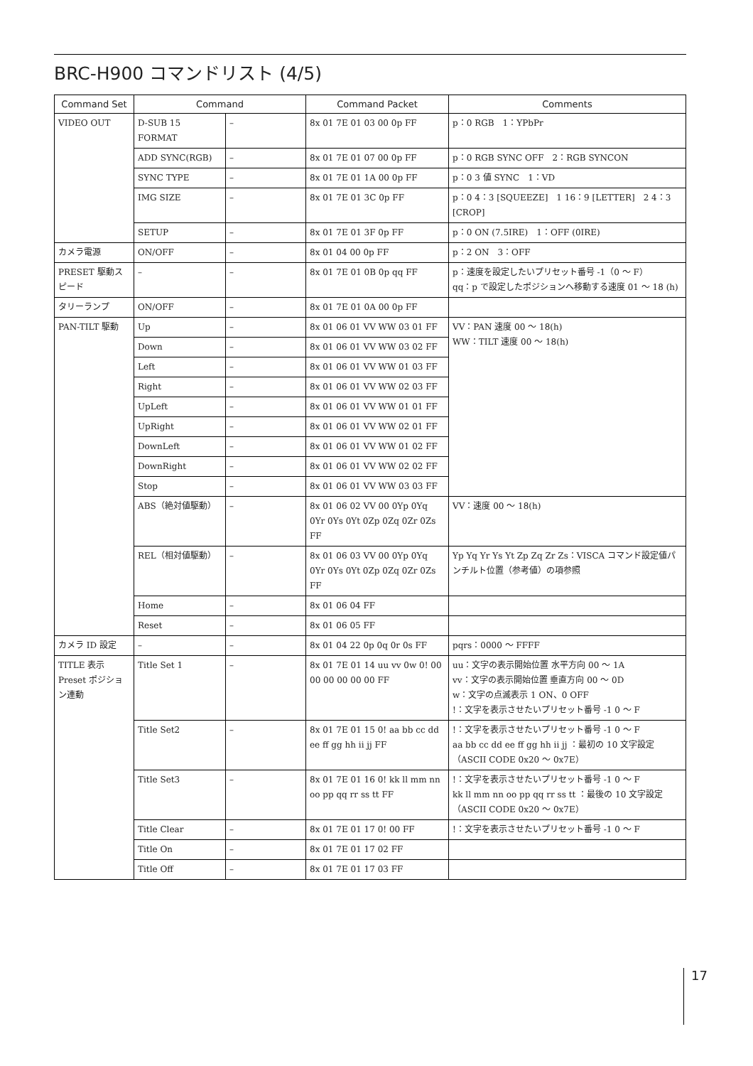BRC-H900 コマンドリスト (4/5)
| Command Set | Command | | Command Packet | Comments |
| --- | --- | --- | --- | --- |
| VIDEO OUT | D-SUB 15 FORMAT | – | 8x 01 7E 01 03 00 0p FF | p：0 RGB 1：YPbPr |
| | ADD SYNC(RGB) | – | 8x 01 7E 01 07 00 0p FF | p：0 RGB SYNC OFF 2：RGB SYNCON |
| | SYNC TYPE | – | 8x 01 7E 01 1A 00 0p FF | p：0 3 値 SYNC 1：VD |
| | IMG SIZE | – | 8x 01 7E 01 3C 0p FF | p：0 4：3 [SQUEEZE] 1 16：9 [LETTER] 2 4：3 [CROP] |
| | SETUP | – | 8x 01 7E 01 3F 0p FF | p：0 ON (7.5IRE) 1：OFF (0IRE) |
| カメラ電源 | ON/OFF | – | 8x 01 04 00 0p FF | p：2 ON 3：OFF |
| PRESET 駆動スピード | – | – | 8x 01 7E 01 0B 0p qq FF | p：速度を設定したいプリセット番号 -1（0 ～ F） qq：p で設定したポジションへ移動する速度 01 ～ 18 (h) |
| タリーランプ | ON/OFF | – | 8x 01 7E 01 0A 00 0p FF | |
| PAN-TILT 駆動 | Up | – | 8x 01 06 01 VV WW 03 01 FF | VV：PAN 速度 00 ～ 18(h) WW：TILT 速度 00 ～ 18(h) |
| | Down | – | 8x 01 06 01 VV WW 03 02 FF | |
| | Left | – | 8x 01 06 01 VV WW 01 03 FF | |
| | Right | – | 8x 01 06 01 VV WW 02 03 FF | |
| | UpLeft | – | 8x 01 06 01 VV WW 01 01 FF | |
| | UpRight | – | 8x 01 06 01 VV WW 02 01 FF | |
| | DownLeft | – | 8x 01 06 01 VV WW 01 02 FF | |
| | DownRight | – | 8x 01 06 01 VV WW 02 02 FF | |
| | Stop | – | 8x 01 06 01 VV WW 03 03 FF | |
| | ABS（絶対値駆動） | – | 8x 01 06 02 VV 00 0Yp 0Yq 0Yr 0Ys 0Yt 0Zp 0Zq 0Zr 0Zs FF | VV：速度 00 ～ 18(h) |
| | REL（相対値駆動） | – | 8x 01 06 03 VV 00 0Yp 0Yq 0Yr 0Ys 0Yt 0Zp 0Zq 0Zr 0Zs FF | Yp Yq Yr Ys Yt Zp Zq Zr Zs：VISCA コマンド設定値パンチルト位置（参考値）の項参照 |
| | Home | – | 8x 01 06 04 FF | |
| | Reset | – | 8x 01 06 05 FF | |
| カメラ ID 設定 | – | – | 8x 01 04 22 0p 0q 0r 0s FF | pqrs：0000 ～ FFFF |
| TITLE 表示 Preset ポジション連動 | Title Set 1 | – | 8x 01 7E 01 14 uu vv 0w 0! 00 00 00 00 00 00 FF | uu：文字の表示開始位置 水平方向 00 ～ 1A vv：文字の表示開始位置 垂直方向 00 ～ 0D w：文字の点滅表示 1 ON、0 OFF !：文字を表示させたいプリセット番号 -1 0 ～ F |
| | Title Set2 | – | 8x 01 7E 01 15 0! aa bb cc dd ee ff gg hh ii jj FF | !：文字を表示させたいプリセット番号 -1 0 ～ F aa bb cc dd ee ff gg hh ii jj ：最初の 10 文字設定（ASCII CODE 0x20 ～ 0x7E） |
| | Title Set3 | – | 8x 01 7E 01 16 0! kk ll mm nn oo pp qq rr ss tt FF | !：文字を表示させたいプリセット番号 -1 0 ～ F kk ll mm nn oo pp qq rr ss tt ：最後の 10 文字設定（ASCII CODE 0x20 ～ 0x7E） |
| | Title Clear | – | 8x 01 7E 01 17 0! 00 FF | !：文字を表示させたいプリセット番号 -1 0 ～ F |
| | Title On | – | 8x 01 7E 01 17 02 FF | |
| | Title Off | – | 8x 01 7E 01 17 03 FF | |
17